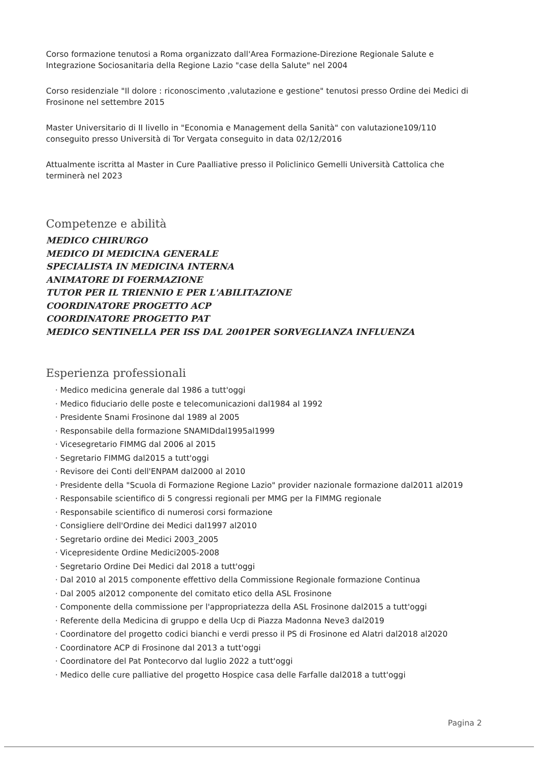Corso formazione tenutosi a Roma organizzato dall'Area Formazione-Direzione Regionale Salute e Integrazione Sociosanitaria della Regione Lazio "case della Salute" nel 2004
Corso residenziale "Il dolore : riconoscimento ,valutazione e gestione" tenutosi presso Ordine dei Medici di Frosinone nel settembre 2015
Master Universitario di II livello in "Economia e Management della Sanità" con valutazione109/110 conseguito presso Università di Tor Vergata conseguito in data 02/12/2016
Attualmente iscritta al Master in Cure Paalliative presso il Policlinico Gemelli Università Cattolica che terminerà nel 2023
Competenze e abilità
MEDICO CHIRURGO
MEDICO DI MEDICINA GENERALE
SPECIALISTA IN MEDICINA INTERNA
ANIMATORE DI FOERMAZIONE
TUTOR PER IL TRIENNIO E PER L'ABILITAZIONE
COORDINATORE PROGETTO ACP
COORDINATORE PROGETTO PAT
MEDICO SENTINELLA PER ISS DAL 2001PER SORVEGLIANZA INFLUENZA
Esperienza professionali
· Medico medicina generale dal 1986 a tutt'oggi
· Medico fiduciario delle poste e telecomunicazioni dal1984 al 1992
· Presidente Snami Frosinone dal 1989 al 2005
· Responsabile della formazione SNAMIDdal1995al1999
· Vicesegretario FIMMG dal 2006 al 2015
· Segretario FIMMG dal2015 a tutt'oggi
· Revisore dei Conti dell'ENPAM dal2000 al 2010
· Presidente della "Scuola di Formazione Regione Lazio" provider nazionale formazione dal2011 al2019
· Responsabile scientifico di 5 congressi regionali per MMG per la FIMMG regionale
· Responsabile scientifico di numerosi corsi formazione
· Consigliere dell'Ordine dei Medici dal1997 al2010
· Segretario ordine dei Medici 2003_2005
· Vicepresidente Ordine Medici2005-2008
· Segretario Ordine Dei Medici dal 2018 a tutt'oggi
· Dal 2010 al 2015 componente effettivo della Commissione Regionale formazione Continua
· Dal 2005 al2012 componente del comitato etico della ASL Frosinone
· Componente della commissione per l'appropriatezza della ASL Frosinone dal2015 a tutt'oggi
· Referente della Medicina di gruppo e della Ucp di Piazza Madonna Neve3 dal2019
· Coordinatore del progetto codici bianchi e verdi presso il PS di Frosinone ed Alatri dal2018 al2020
· Coordinatore ACP di Frosinone dal 2013 a tutt'oggi
· Coordinatore del Pat Pontecorvo dal luglio 2022 a tutt'oggi
· Medico delle cure palliative del progetto Hospice casa delle Farfalle dal2018 a tutt'oggi
Pagina 2